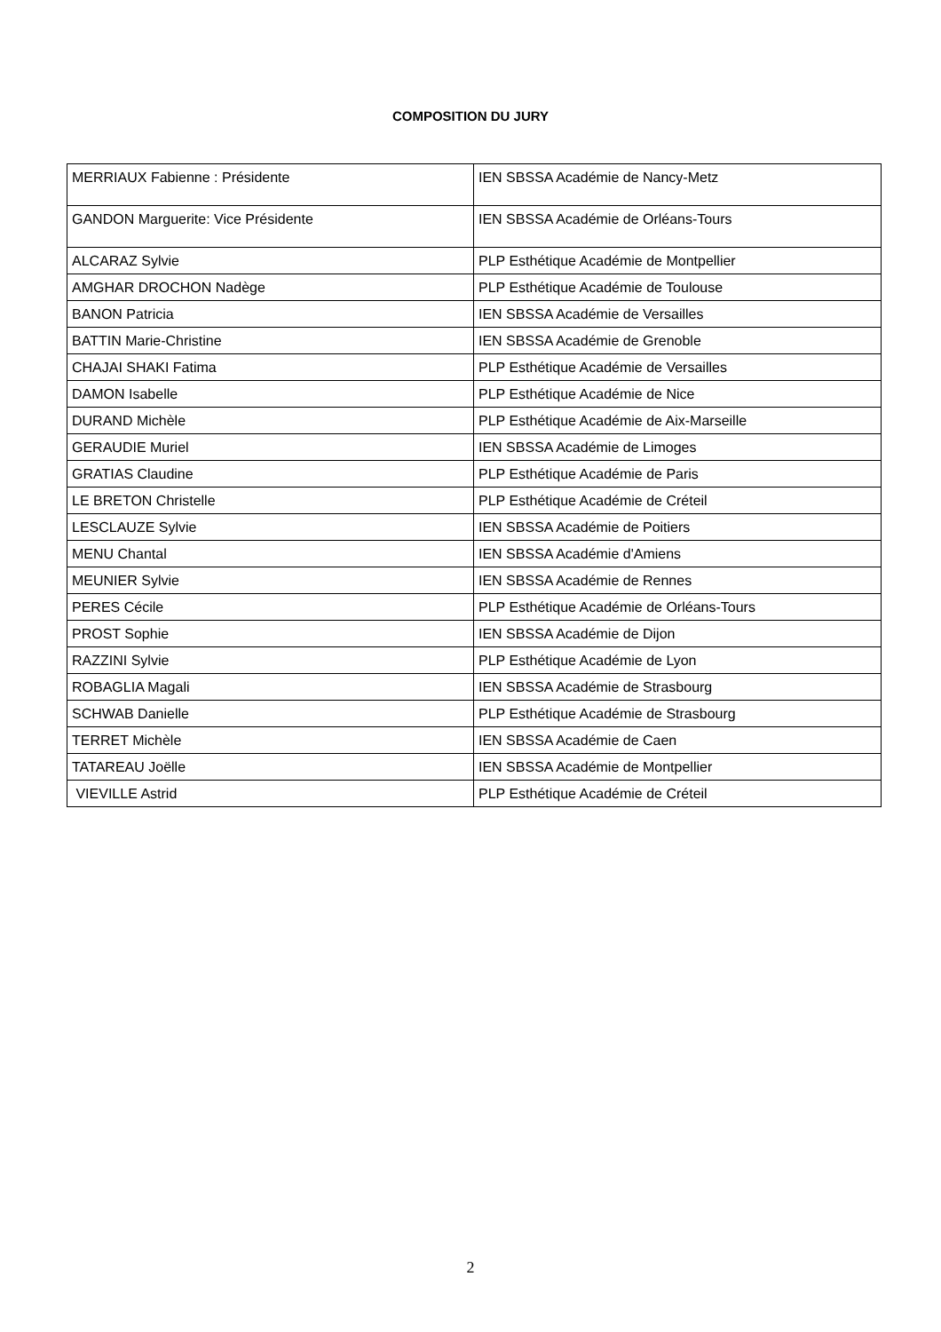COMPOSITION DU JURY
| MERRIAUX Fabienne : Présidente | IEN SBSSA Académie de Nancy-Metz |
| GANDON Marguerite: Vice Présidente | IEN SBSSA Académie de Orléans-Tours |
| ALCARAZ Sylvie | PLP Esthétique Académie de Montpellier |
| AMGHAR DROCHON Nadège | PLP Esthétique Académie de Toulouse |
| BANON Patricia | IEN SBSSA Académie de Versailles |
| BATTIN Marie-Christine | IEN SBSSA Académie de Grenoble |
| CHAJAI SHAKI Fatima | PLP Esthétique Académie de Versailles |
| DAMON Isabelle | PLP Esthétique Académie de Nice |
| DURAND Michèle | PLP Esthétique Académie de Aix-Marseille |
| GERAUDIE Muriel | IEN SBSSA Académie de Limoges |
| GRATIAS Claudine | PLP Esthétique Académie de Paris |
| LE BRETON Christelle | PLP Esthétique Académie de Créteil |
| LESCLAUZE Sylvie | IEN SBSSA Académie de Poitiers |
| MENU Chantal | IEN SBSSA Académie d'Amiens |
| MEUNIER Sylvie | IEN SBSSA Académie de Rennes |
| PERES Cécile | PLP Esthétique Académie de Orléans-Tours |
| PROST Sophie | IEN SBSSA Académie de Dijon |
| RAZZINI Sylvie | PLP Esthétique Académie de Lyon |
| ROBAGLIA Magali | IEN SBSSA Académie de Strasbourg |
| SCHWAB Danielle | PLP Esthétique Académie de Strasbourg |
| TERRET Michèle | IEN SBSSA Académie de Caen |
| TATAREAU Joëlle | IEN SBSSA Académie de Montpellier |
| VIEVILLE Astrid | PLP Esthétique Académie de Créteil |
2